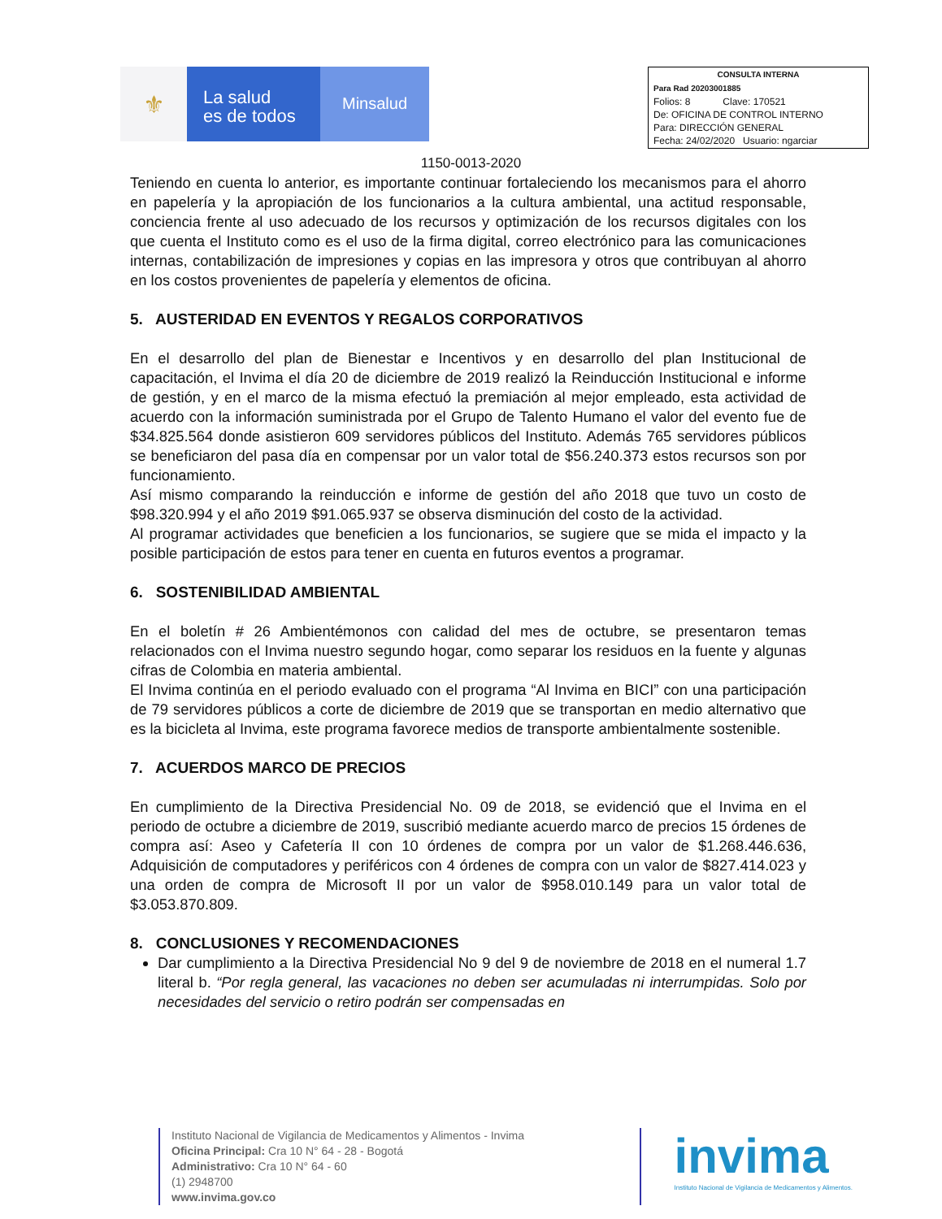⚜
La salud
es de todos
Minsalud
CONSULTA INTERNA
Para Rad 20203001885
Folios: 8 Clave: 170521
De: OFICINA DE CONTROL INTERNO
Para: DIRECCIÓN GENERAL
Fecha: 24/02/2020 Usuario: ngarciar
1150-0013-2020
Teniendo en cuenta lo anterior, es importante continuar fortaleciendo los mecanismos para el ahorro en papelería y la apropiación de los funcionarios a la cultura ambiental, una actitud responsable, conciencia frente al uso adecuado de los recursos y optimización de los recursos digitales con los que cuenta el Instituto como es el uso de la firma digital, correo electrónico para las comunicaciones internas, contabilización de impresiones y copias en las impresora y otros que contribuyan al ahorro en los costos provenientes de papelería y elementos de oficina.
5. AUSTERIDAD EN EVENTOS Y REGALOS CORPORATIVOS
En el desarrollo del plan de Bienestar e Incentivos y en desarrollo del plan Institucional de capacitación, el Invima el día 20 de diciembre de 2019 realizó la Reinducción Institucional e informe de gestión, y en el marco de la misma efectuó la premiación al mejor empleado, esta actividad de acuerdo con la información suministrada por el Grupo de Talento Humano el valor del evento fue de $34.825.564 donde asistieron 609 servidores públicos del Instituto. Además 765 servidores públicos se beneficiaron del pasa día en compensar por un valor total de $56.240.373 estos recursos son por funcionamiento.
Así mismo comparando la reinducción e informe de gestión del año 2018 que tuvo un costo de $98.320.994 y el año 2019 $91.065.937 se observa disminución del costo de la actividad.
Al programar actividades que beneficien a los funcionarios, se sugiere que se mida el impacto y la posible participación de estos para tener en cuenta en futuros eventos a programar.
6. SOSTENIBILIDAD AMBIENTAL
En el boletín # 26 Ambientémonos con calidad del mes de octubre, se presentaron temas relacionados con el Invima nuestro segundo hogar, como separar los residuos en la fuente y algunas cifras de Colombia en materia ambiental.
El Invima continúa en el periodo evaluado con el programa “Al Invima en BICI” con una participación de 79 servidores públicos a corte de diciembre de 2019 que se transportan en medio alternativo que es la bicicleta al Invima, este programa favorece medios de transporte ambientalmente sostenible.
7. ACUERDOS MARCO DE PRECIOS
En cumplimiento de la Directiva Presidencial No. 09 de 2018, se evidenció que el Invima en el periodo de octubre a diciembre de 2019, suscribió mediante acuerdo marco de precios 15 órdenes de compra así: Aseo y Cafetería II con 10 órdenes de compra por un valor de $1.268.446.636, Adquisición de computadores y periféricos con 4 órdenes de compra con un valor de $827.414.023 y una orden de compra de Microsoft II por un valor de $958.010.149 para un valor total de $3.053.870.809.
8. CONCLUSIONES Y RECOMENDACIONES
Dar cumplimiento a la Directiva Presidencial No 9 del 9 de noviembre de 2018 en el numeral 1.7 literal b. “Por regla general, las vacaciones no deben ser acumuladas ni interrumpidas. Solo por necesidades del servicio o retiro podrán ser compensadas en
Instituto Nacional de Vigilancia de Medicamentos y Alimentos - Invima
Oficina Principal: Cra 10 N° 64 - 28 - Bogotá
Administrativo: Cra 10 N° 64 - 60
(1) 2948700
www.invima.gov.co
invima
Instituto Nacional de Vigilancia de Medicamentos y Alimentos.